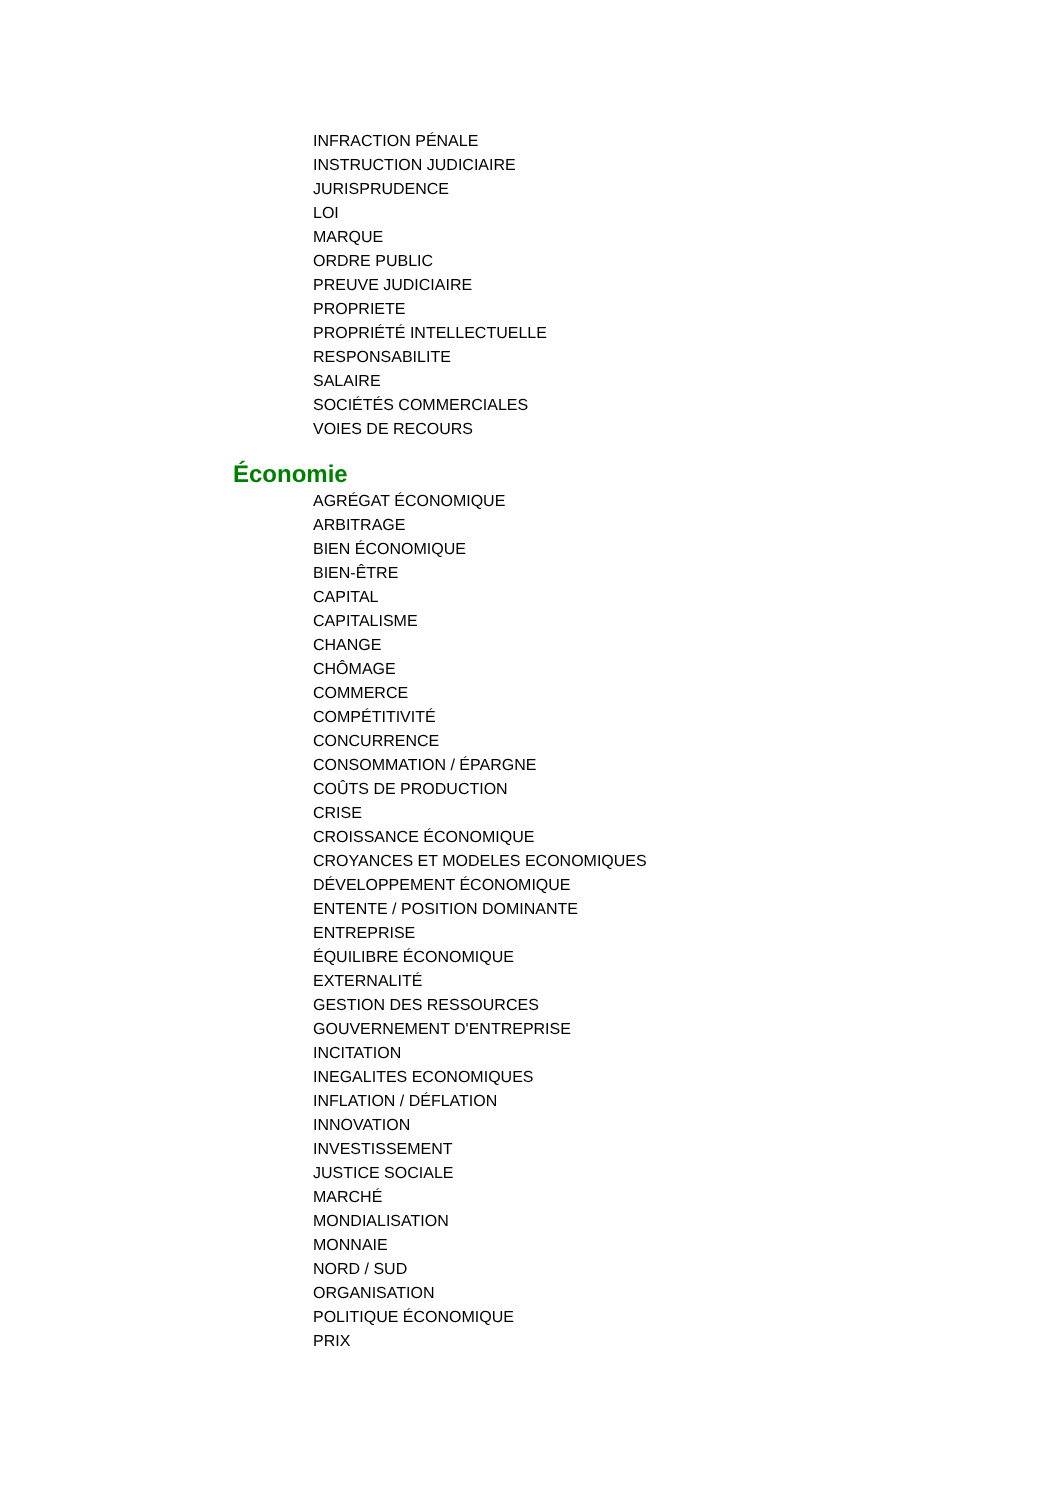INFRACTION PÉNALE
INSTRUCTION JUDICIAIRE
JURISPRUDENCE
LOI
MARQUE
ORDRE PUBLIC
PREUVE JUDICIAIRE
PROPRIETE
PROPRIÉTÉ INTELLECTUELLE
RESPONSABILITE
SALAIRE
SOCIÉTÉS COMMERCIALES
VOIES DE RECOURS
Économie
AGRÉGAT ÉCONOMIQUE
ARBITRAGE
BIEN ÉCONOMIQUE
BIEN-ÊTRE
CAPITAL
CAPITALISME
CHANGE
CHÔMAGE
COMMERCE
COMPÉTITIVITÉ
CONCURRENCE
CONSOMMATION / ÉPARGNE
COÛTS DE PRODUCTION
CRISE
CROISSANCE ÉCONOMIQUE
CROYANCES ET MODELES ECONOMIQUES
DÉVELOPPEMENT ÉCONOMIQUE
ENTENTE / POSITION DOMINANTE
ENTREPRISE
ÉQUILIBRE ÉCONOMIQUE
EXTERNALITÉ
GESTION DES RESSOURCES
GOUVERNEMENT D'ENTREPRISE
INCITATION
INEGALITES ECONOMIQUES
INFLATION / DÉFLATION
INNOVATION
INVESTISSEMENT
JUSTICE SOCIALE
MARCHÉ
MONDIALISATION
MONNAIE
NORD / SUD
ORGANISATION
POLITIQUE ÉCONOMIQUE
PRIX